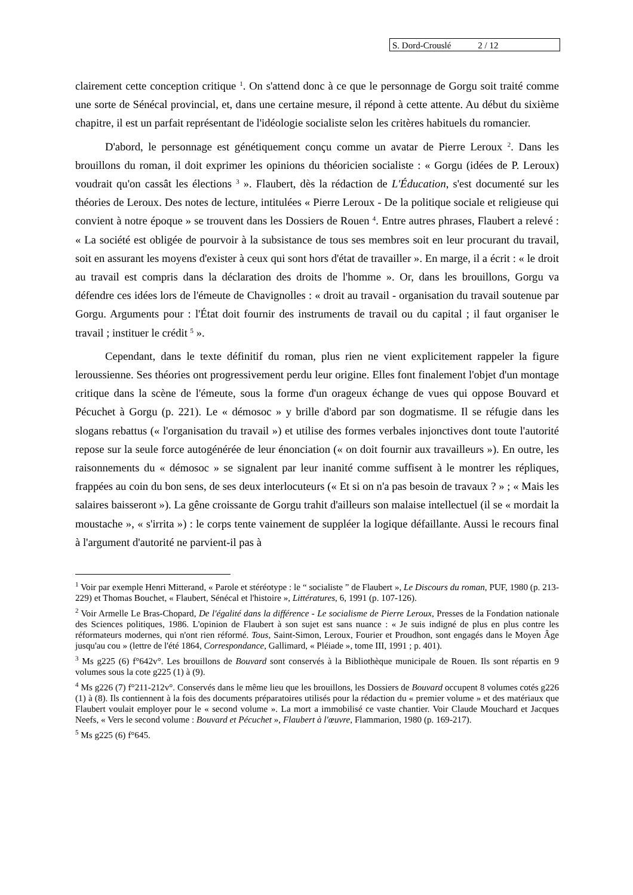S. Dord-Crouslé 2 / 12
clairement cette conception critique <sup>1</sup>. On s'attend donc à ce que le personnage de Gorgu soit traité comme une sorte de Sénécal provincial, et, dans une certaine mesure, il répond à cette attente. Au début du sixième chapitre, il est un parfait représentant de l'idéologie socialiste selon les critères habituels du romancier.
D'abord, le personnage est génétiquement conçu comme un avatar de Pierre Leroux <sup>2</sup>. Dans les brouillons du roman, il doit exprimer les opinions du théoricien socialiste : « Gorgu (idées de P. Leroux) voudrait qu'on cassât les élections <sup>3</sup> ». Flaubert, dès la rédaction de L'Éducation, s'est documenté sur les théories de Leroux. Des notes de lecture, intitulées « Pierre Leroux - De la politique sociale et religieuse qui convient à notre époque » se trouvent dans les Dossiers de Rouen <sup>4</sup>. Entre autres phrases, Flaubert a relevé : « La société est obligée de pourvoir à la subsistance de tous ses membres soit en leur procurant du travail, soit en assurant les moyens d'exister à ceux qui sont hors d'état de travailler ». En marge, il a écrit : « le droit au travail est compris dans la déclaration des droits de l'homme ». Or, dans les brouillons, Gorgu va défendre ces idées lors de l'émeute de Chavignolles : « droit au travail - organisation du travail soutenue par Gorgu. Arguments pour : l'État doit fournir des instruments de travail ou du capital ; il faut organiser le travail ; instituer le crédit <sup>5</sup> ».
Cependant, dans le texte définitif du roman, plus rien ne vient explicitement rappeler la figure leroussienne. Ses théories ont progressivement perdu leur origine. Elles font finalement l'objet d'un montage critique dans la scène de l'émeute, sous la forme d'un orageux échange de vues qui oppose Bouvard et Pécuchet à Gorgu (p. 221). Le « démosoc » y brille d'abord par son dogmatisme. Il se réfugie dans les slogans rebattus (« l'organisation du travail ») et utilise des formes verbales injonctives dont toute l'autorité repose sur la seule force autogénérée de leur énonciation (« on doit fournir aux travailleurs »). En outre, les raisonnements du « démosoc » se signalent par leur inanité comme suffisent à le montrer les répliques, frappées au coin du bon sens, de ses deux interlocuteurs (« Et si on n'a pas besoin de travaux ? » ; « Mais les salaires baisseront »). La gêne croissante de Gorgu trahit d'ailleurs son malaise intellectuel (il se « mordait la moustache », « s'irrita ») : le corps tente vainement de suppléer la logique défaillante. Aussi le recours final à l'argument d'autorité ne parvient-il pas à
<sup>1</sup> Voir par exemple Henri Mitterand, « Parole et stéréotype : le “ socialiste ” de Flaubert », Le Discours du roman, PUF, 1980 (p. 213-229) et Thomas Bouchet, « Flaubert, Sénécal et l'histoire », Littératures, 6, 1991 (p. 107-126).
<sup>2</sup> Voir Armelle Le Bras-Chopard, De l'égalité dans la différence - Le socialisme de Pierre Leroux, Presses de la Fondation nationale des Sciences politiques, 1986. L'opinion de Flaubert à son sujet est sans nuance : « Je suis indigné de plus en plus contre les réformateurs modernes, qui n'ont rien réformé. Tous, Saint-Simon, Leroux, Fourier et Proudhon, sont engagés dans le Moyen Âge jusqu'au cou » (lettre de l'été 1864, Correspondance, Gallimard, « Pléiade », tome III, 1991 ; p. 401).
<sup>3</sup> Ms g225 (6) f°642v°. Les brouillons de Bouvard sont conservés à la Bibliothèque municipale de Rouen. Ils sont répartis en 9 volumes sous la cote g225 (1) à (9).
<sup>4</sup> Ms g226 (7) f°211-212v°. Conservés dans le même lieu que les brouillons, les Dossiers de Bouvard occupent 8 volumes cotés g226 (1) à (8). Ils contiennent à la fois des documents préparatoires utilisés pour la rédaction du « premier volume » et des matériaux que Flaubert voulait employer pour le « second volume ». La mort a immobilisé ce vaste chantier. Voir Claude Mouchard et Jacques Neefs, « Vers le second volume : Bouvard et Pécuchet », Flaubert à l'œuvre, Flammarion, 1980 (p. 169-217).
<sup>5</sup> Ms g225 (6) f°645.